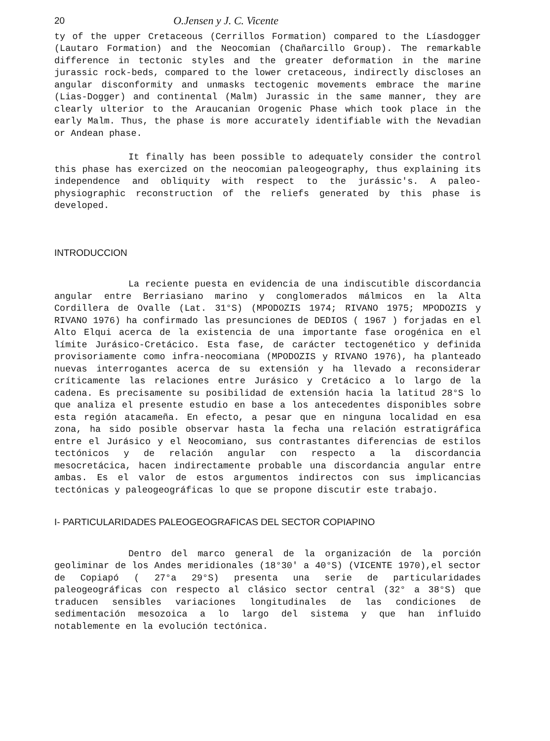20 O.Jensen y J. C. Vicente
ty of the upper Cretaceous (Cerrillos Formation) compared to the Líasdogger (Lautaro Formation) and the Neocomian (Chañarcillo Group). The remarkable difference in tectonic styles and the greater deformation in the marine jurassic rock-beds, compared to the lower cretaceous, indirectly discloses an angular disconformity and unmasks tectogenic movements embrace the marine (Lias-Dogger) and continental (Malm) Jurassic in the same manner, they are clearly ulterior to the Araucanian Orogenic Phase which took place in the early Malm. Thus, the phase is more accurately identifiable with the Nevadian or Andean phase.
It finally has been possible to adequately consider the control this phase has exercized on the neocomian paleogeography, thus explaining its independence and obliquity with respect to the jurássic's. A paleo-physiographic reconstruction of the reliefs generated by this phase is developed.
INTRODUCCION
La reciente puesta en evidencia de una indiscutible discordancia angular entre Berriasiano marino y conglomerados málmicos en la Alta Cordillera de Ovalle (Lat. 31°S) (MPODOZIS 1974; RIVANO 1975; MPODOZIS y RIVANO 1976) ha confirmado las presunciones de DEDIOS ( 1967 ) forjadas en el Alto Elqui acerca de la existencia de una importante fase orogénica en el límite Jurásico-Cretácico. Esta fase, de carácter tectogenético y definida provisoriamente como infra-neocomiana (MPODOZIS y RIVANO 1976), ha planteado nuevas interrogantes acerca de su extensión y ha llevado a reconsiderar críticamente las relaciones entre Jurásico y Cretácico a lo largo de la cadena. Es precisamente su posibilidad de extensión hacia la latitud 28°S lo que analiza el presente estudio en base a los antecedentes disponibles sobre esta región atacameña. En efecto, a pesar que en ninguna localidad en esa zona, ha sido posible observar hasta la fecha una relación estratigráfica entre el Jurásico y el Neocomiano, sus contrastantes diferencias de estilos tectónicos y de relación angular con respecto a la discordancia mesocretácica, hacen indirectamente probable una discordancia angular entre ambas. Es el valor de estos argumentos indirectos con sus implicancias tectónicas y paleogeográficas lo que se propone discutir este trabajo.
I- PARTICULARIDADES PALEOGEOGRAFICAS DEL SECTOR COPIAPINO
Dentro del marco general de la organización de la porción geoliminar de los Andes meridionales (18°30' a 40°S) (VICENTE 1970),el sector de Copiapó ( 27°a 29°S) presenta una serie de particularidades paleogeográficas con respecto al clásico sector central (32° a 38°S) que traducen sensibles variaciones longitudinales de las condiciones de sedimentación mesozoica a lo largo del sistema y que han influido notablemente en la evolución tectónica.